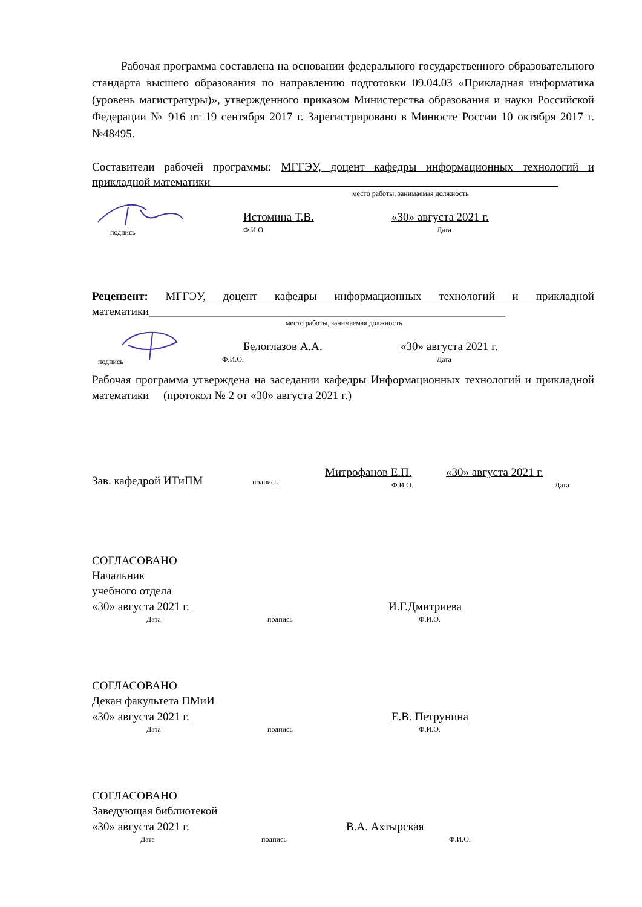Рабочая программа составлена на основании федерального государственного образовательного стандарта высшего образования по направлению подготовки 09.04.03 «Прикладная информатика (уровень магистратуры)», утвержденного приказом Министерства образования и науки Российской Федерации № 916 от 19 сентября 2017 г. Зарегистрировано в Минюсте России 10 октября 2017 г. №48495.
Составители рабочей программы: МГГЭУ, доцент кафедры информационных технологий и прикладной математики ____________________________________________________________
место работы, занимаемая должность
подпись
Истомина Т.В.
Ф.И.О.
«30» августа 2021 г.
Дата
Рецензент: МГГЭУ, доцент кафедры информационных технологий и прикладной математики______________________________________________________________
место работы, занимаемая должность
подпись
Белоглазов А.А.
Ф.И.О.
«30» августа 2021 г.
Дата
Рабочая программа утверждена на заседании кафедры Информационных технологий и прикладной математики (протокол № 2 от «30» августа 2021 г.)
Зав. кафедрой ИТиПМ
подпись
Митрофанов Е.П.
Ф.И.О.
«30» августа 2021 г.
Дата
СОГЛАСОВАНО
Начальник
учебного отдела
«30» августа 2021 г.
И.Г.Дмитриева
Дата
подпись
Ф.И.О.
СОГЛАСОВАНО
Декан факультета ПМиИ
«30» августа 2021 г.
Е.В. Петрунина
Дата
подпись
Ф.И.О.
СОГЛАСОВАНО
Заведующая библиотекой
«30» августа 2021 г.
В.А. Ахтырская
Дата
подпись
Ф.И.О.